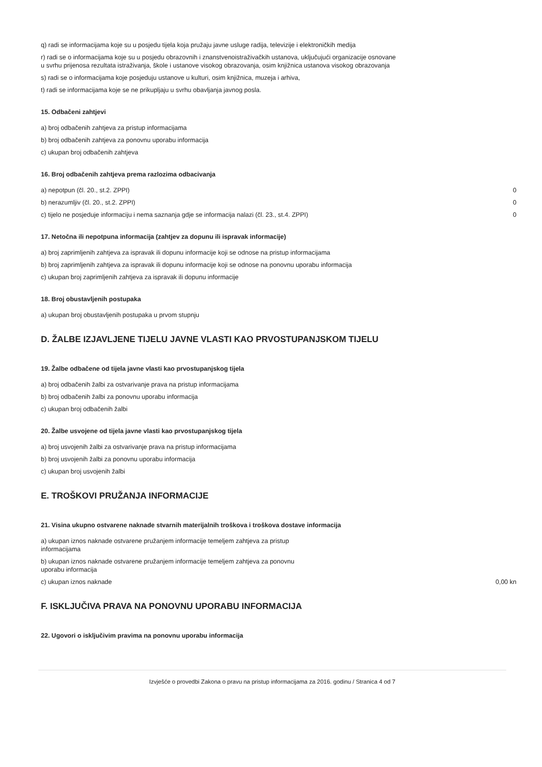q) radi se informacijama koje su u posjedu tijela koja pružaju javne usluge radija, televizije i elektroničkih medija
r) radi se o informacijama koje su u posjedu obrazovnih i znanstvenoistraživačkih ustanova, uključujući organizacije osnovane
u svrhu prijenosa rezultata istraživanja, škole i ustanove visokog obrazovanja, osim knjižnica ustanova visokog obrazovanja
s) radi se o informacijama koje posjeduju ustanove u kulturi, osim knjižnica, muzeja i arhiva,
t) radi se informacijama koje se ne prikupljaju u svrhu obavljanja javnog posla.
15. Odbačeni zahtjevi
a) broj odbačenih zahtjeva za pristup informacijama
b) broj odbačenih zahtjeva za ponovnu uporabu informacija
c) ukupan broj odbačenih zahtjeva
16. Broj odbačenih zahtjeva prema razlozima odbacivanja
a) nepotpun (čl. 20., st.2. ZPPI) 0
b) nerazumljiv (čl. 20., st.2. ZPPI) 0
c) tijelo ne posjeduje informaciju i nema saznanja gdje se informacija nalazi (čl. 23., st.4. ZPPI) 0
17. Netočna ili nepotpuna informacija (zahtjev za dopunu ili ispravak informacije)
a) broj zaprimljenih zahtjeva za ispravak ili dopunu informacije koji se odnose na pristup informacijama
b) broj zaprimljenih zahtjeva za ispravak ili dopunu informacije koji se odnose na ponovnu uporabu informacija
c) ukupan broj zaprimljenih zahtjeva za ispravak ili dopunu informacije
18. Broj obustavljenih postupaka
a) ukupan broj obustavljenih postupaka u prvom stupnju
D. ŽALBE IZJAVLJENE TIJELU JAVNE VLASTI KAO PRVOSTUPANJSKOM TIJELU
19. Žalbe odbačene od tijela javne vlasti kao prvostupanjskog tijela
a) broj odbačenih žalbi za ostvarivanje prava na pristup informacijama
b) broj odbačenih žalbi za ponovnu uporabu informacija
c) ukupan broj odbačenih žalbi
20. Žalbe usvojene od tijela javne vlasti kao prvostupanjskog tijela
a) broj usvojenih žalbi za ostvarivanje prava na pristup informacijama
b) broj usvojenih žalbi za ponovnu uporabu informacija
c) ukupan broj usvojenih žalbi
E. TROŠKOVI PRUŽANJA INFORMACIJE
21. Visina ukupno ostvarene naknade stvarnih materijalnih troškova i troškova dostave informacija
a) ukupan iznos naknade ostvarene pružanjem informacije temeljem zahtjeva za pristup
informacijama
b) ukupan iznos naknade ostvarene pružanjem informacije temeljem zahtjeva za ponovnu
uporabu informacija
c) ukupan iznos naknade 0,00 kn
F. ISKLJUČIVA PRAVA NA PONOVNU UPORABU INFORMACIJA
22. Ugovori o isključivim pravima na ponovnu uporabu informacija
Izvješće o provedbi Zakona o pravu na pristup informacijama za 2016. godinu / Stranica 4 od 7